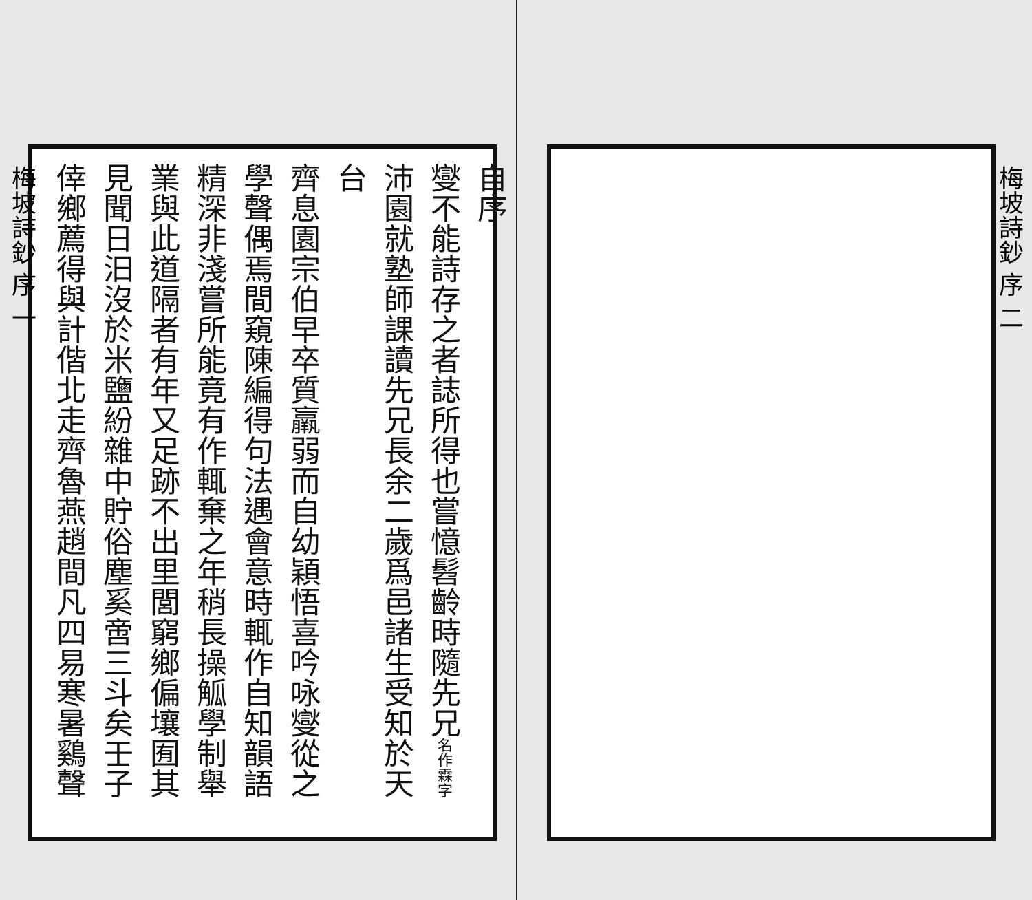梅坡詩鈔 序 二
自序
燮不能詩存之者誌所得也嘗憶髫齡時隨先兄名作霖字
沛園就塾師課讀先兄長余二歲爲邑諸生受知於天台
齊息園宗伯早卒質羸弱而自幼穎悟喜吟咏燮從之
學聲偶焉間窺陳編得句法遇會意時輒作自知韻語
精深非淺嘗所能竟有作輒棄之年稍長操觚學制舉
業與此道隔者有年又足跡不出里閭窮鄉偏壤囿其
見聞日汩沒於米鹽紛雜中貯俗塵奚啻三斗矣壬子
倖鄉薦得與計偕北走齊魯燕趙間凡四易寒暑鷄聲
梅坡詩鈔 序 一